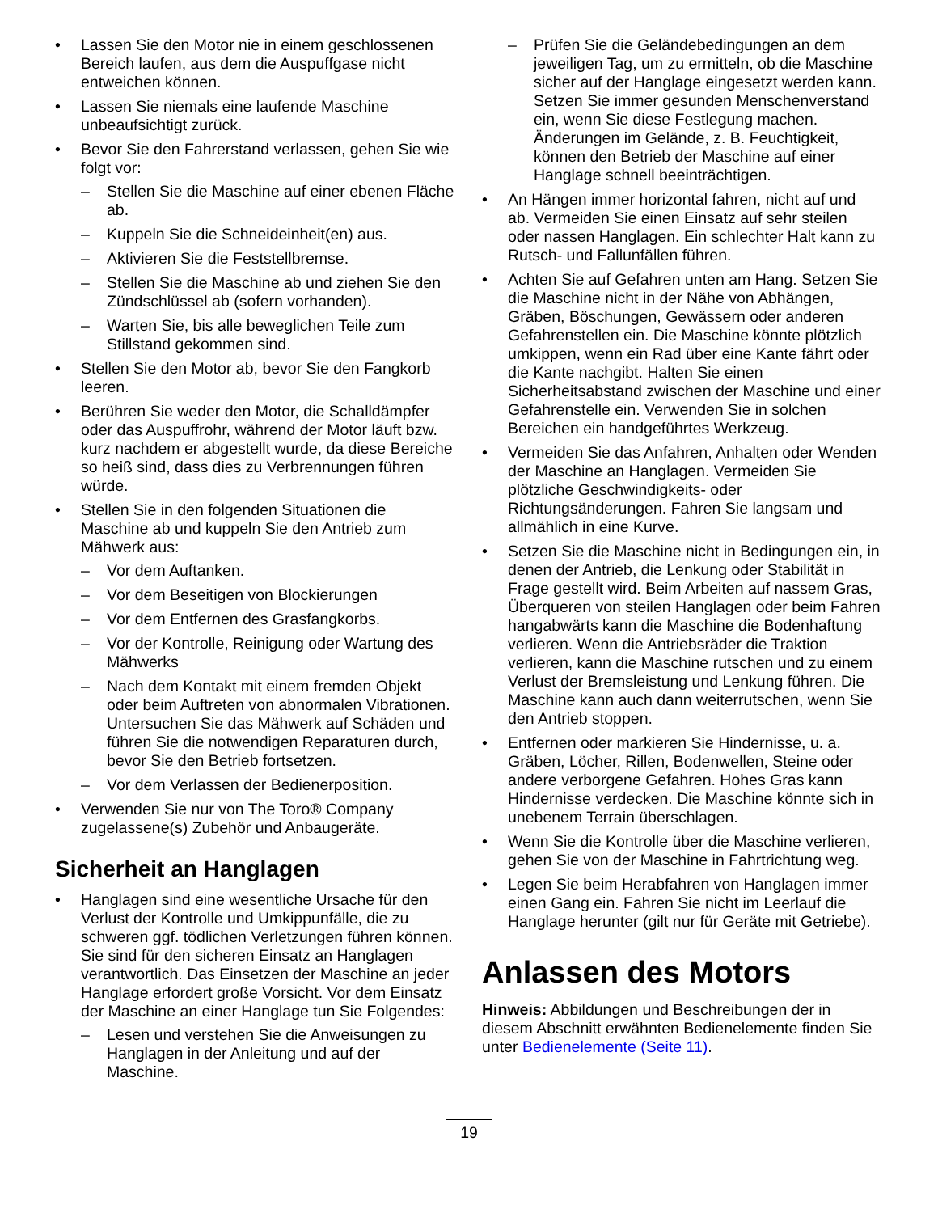• Lassen Sie den Motor nie in einem geschlossenen Bereich laufen, aus dem die Auspuffgase nicht entweichen können.
• Lassen Sie niemals eine laufende Maschine unbeaufsichtigt zurück.
• Bevor Sie den Fahrerstand verlassen, gehen Sie wie folgt vor:
– Stellen Sie die Maschine auf einer ebenen Fläche ab.
– Kuppeln Sie die Schneideinheit(en) aus.
– Aktivieren Sie die Feststellbremse.
– Stellen Sie die Maschine ab und ziehen Sie den Zündschlüssel ab (sofern vorhanden).
– Warten Sie, bis alle beweglichen Teile zum Stillstand gekommen sind.
• Stellen Sie den Motor ab, bevor Sie den Fangkorb leeren.
• Berühren Sie weder den Motor, die Schalldämpfer oder das Auspuffrohr, während der Motor läuft bzw. kurz nachdem er abgestellt wurde, da diese Bereiche so heiß sind, dass dies zu Verbrennungen führen würde.
• Stellen Sie in den folgenden Situationen die Maschine ab und kuppeln Sie den Antrieb zum Mähwerk aus:
– Vor dem Auftanken.
– Vor dem Beseitigen von Blockierungen
– Vor dem Entfernen des Grasfangkorbs.
– Vor der Kontrolle, Reinigung oder Wartung des Mähwerks
– Nach dem Kontakt mit einem fremden Objekt oder beim Auftreten von abnormalen Vibrationen. Untersuchen Sie das Mähwerk auf Schäden und führen Sie die notwendigen Reparaturen durch, bevor Sie den Betrieb fortsetzen.
– Vor dem Verlassen der Bedienerposition.
• Verwenden Sie nur von The Toro® Company zugelassene(s) Zubehör und Anbaugeräte.
Sicherheit an Hanglagen
• Hanglagen sind eine wesentliche Ursache für den Verlust der Kontrolle und Umkippunfälle, die zu schweren ggf. tödlichen Verletzungen führen können. Sie sind für den sicheren Einsatz an Hanglagen verantwortlich. Das Einsetzen der Maschine an jeder Hanglage erfordert große Vorsicht. Vor dem Einsatz der Maschine an einer Hanglage tun Sie Folgendes:
– Lesen und verstehen Sie die Anweisungen zu Hanglagen in der Anleitung und auf der Maschine.
– Prüfen Sie die Geländebedingungen an dem jeweiligen Tag, um zu ermitteln, ob die Maschine sicher auf der Hanglage eingesetzt werden kann. Setzen Sie immer gesunden Menschenverstand ein, wenn Sie diese Festlegung machen. Änderungen im Gelände, z. B. Feuchtigkeit, können den Betrieb der Maschine auf einer Hanglage schnell beeinträchtigen.
• An Hängen immer horizontal fahren, nicht auf und ab. Vermeiden Sie einen Einsatz auf sehr steilen oder nassen Hanglagen. Ein schlechter Halt kann zu Rutsch- und Fallunfällen führen.
• Achten Sie auf Gefahren unten am Hang. Setzen Sie die Maschine nicht in der Nähe von Abhängen, Gräben, Böschungen, Gewässern oder anderen Gefahrenstellen ein. Die Maschine könnte plötzlich umkippen, wenn ein Rad über eine Kante fährt oder die Kante nachgibt. Halten Sie einen Sicherheitsabstand zwischen der Maschine und einer Gefahrenstelle ein. Verwenden Sie in solchen Bereichen ein handgeführtes Werkzeug.
• Vermeiden Sie das Anfahren, Anhalten oder Wenden der Maschine an Hanglagen. Vermeiden Sie plötzliche Geschwindigkeits- oder Richtungsänderungen. Fahren Sie langsam und allmählich in eine Kurve.
• Setzen Sie die Maschine nicht in Bedingungen ein, in denen der Antrieb, die Lenkung oder Stabilität in Frage gestellt wird. Beim Arbeiten auf nassem Gras, Überqueren von steilen Hanglagen oder beim Fahren hangabwärts kann die Maschine die Bodenhaftung verlieren. Wenn die Antriebsräder die Traktion verlieren, kann die Maschine rutschen und zu einem Verlust der Bremsleistung und Lenkung führen. Die Maschine kann auch dann weiterrutschen, wenn Sie den Antrieb stoppen.
• Entfernen oder markieren Sie Hindernisse, u. a. Gräben, Löcher, Rillen, Bodenwellen, Steine oder andere verborgene Gefahren. Hohes Gras kann Hindernisse verdecken. Die Maschine könnte sich in unebenem Terrain überschlagen.
• Wenn Sie die Kontrolle über die Maschine verlieren, gehen Sie von der Maschine in Fahrtrichtung weg.
• Legen Sie beim Herabfahren von Hanglagen immer einen Gang ein. Fahren Sie nicht im Leerlauf die Hanglage herunter (gilt nur für Geräte mit Getriebe).
Anlassen des Motors
Hinweis: Abbildungen und Beschreibungen der in diesem Abschnitt erwähnten Bedienelemente finden Sie unter Bedienelemente (Seite 11).
19